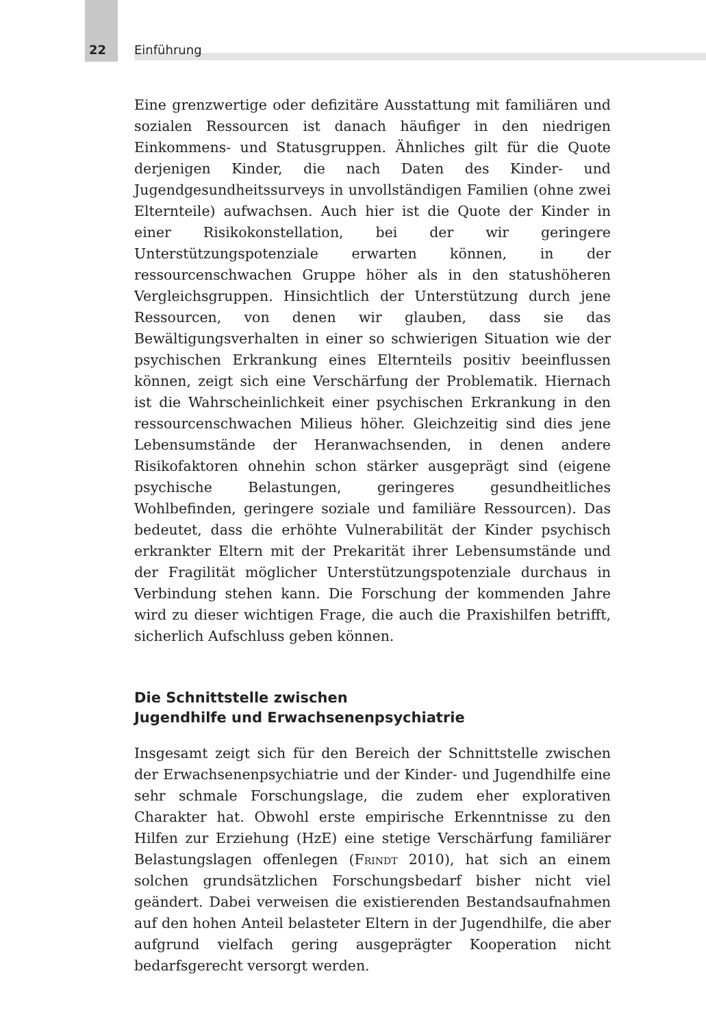22 Einführung
Eine grenzwertige oder defizitäre Ausstattung mit familiären und sozialen Ressourcen ist danach häufiger in den niedrigen Einkommens- und Statusgruppen. Ähnliches gilt für die Quote derjenigen Kinder, die nach Daten des Kinder- und Jugendgesundheitssurveys in unvollständigen Familien (ohne zwei Elternteile) aufwachsen. Auch hier ist die Quote der Kinder in einer Risikokonstellation, bei der wir geringere Unterstützungspotenziale erwarten können, in der ressourcenschwachen Gruppe höher als in den statushöheren Vergleichsgruppen. Hinsichtlich der Unterstützung durch jene Ressourcen, von denen wir glauben, dass sie das Bewältigungsverhalten in einer so schwierigen Situation wie der psychischen Erkrankung eines Elternteils positiv beeinflussen können, zeigt sich eine Verschärfung der Problematik. Hiernach ist die Wahrscheinlichkeit einer psychischen Erkrankung in den ressourcenschwachen Milieus höher. Gleichzeitig sind dies jene Lebensumstände der Heranwachsenden, in denen andere Risikofaktoren ohnehin schon stärker ausgeprägt sind (eigene psychische Belastungen, geringeres gesundheitliches Wohlbefinden, geringere soziale und familiäre Ressourcen). Das bedeutet, dass die erhöhte Vulnerabilität der Kinder psychisch erkrankter Eltern mit der Prekarität ihrer Lebensumstände und der Fragilität möglicher Unterstützungspotenziale durchaus in Verbindung stehen kann. Die Forschung der kommenden Jahre wird zu dieser wichtigen Frage, die auch die Praxishilfen betrifft, sicherlich Aufschluss geben können.
Die Schnittstelle zwischen
Jugendhilfe und Erwachsenenpsychiatrie
Insgesamt zeigt sich für den Bereich der Schnittstelle zwischen der Erwachsenenpsychiatrie und der Kinder- und Jugendhilfe eine sehr schmale Forschungslage, die zudem eher explorativen Charakter hat. Obwohl erste empirische Erkenntnisse zu den Hilfen zur Erziehung (HzE) eine stetige Verschärfung familiärer Belastungslagen offenlegen (Frindt 2010), hat sich an einem solchen grundsätzlichen Forschungsbedarf bisher nicht viel geändert. Dabei verweisen die existierenden Bestandsaufnahmen auf den hohen Anteil belasteter Eltern in der Jugendhilfe, die aber aufgrund vielfach gering ausgeprägter Kooperation nicht bedarfsgerecht versorgt werden.